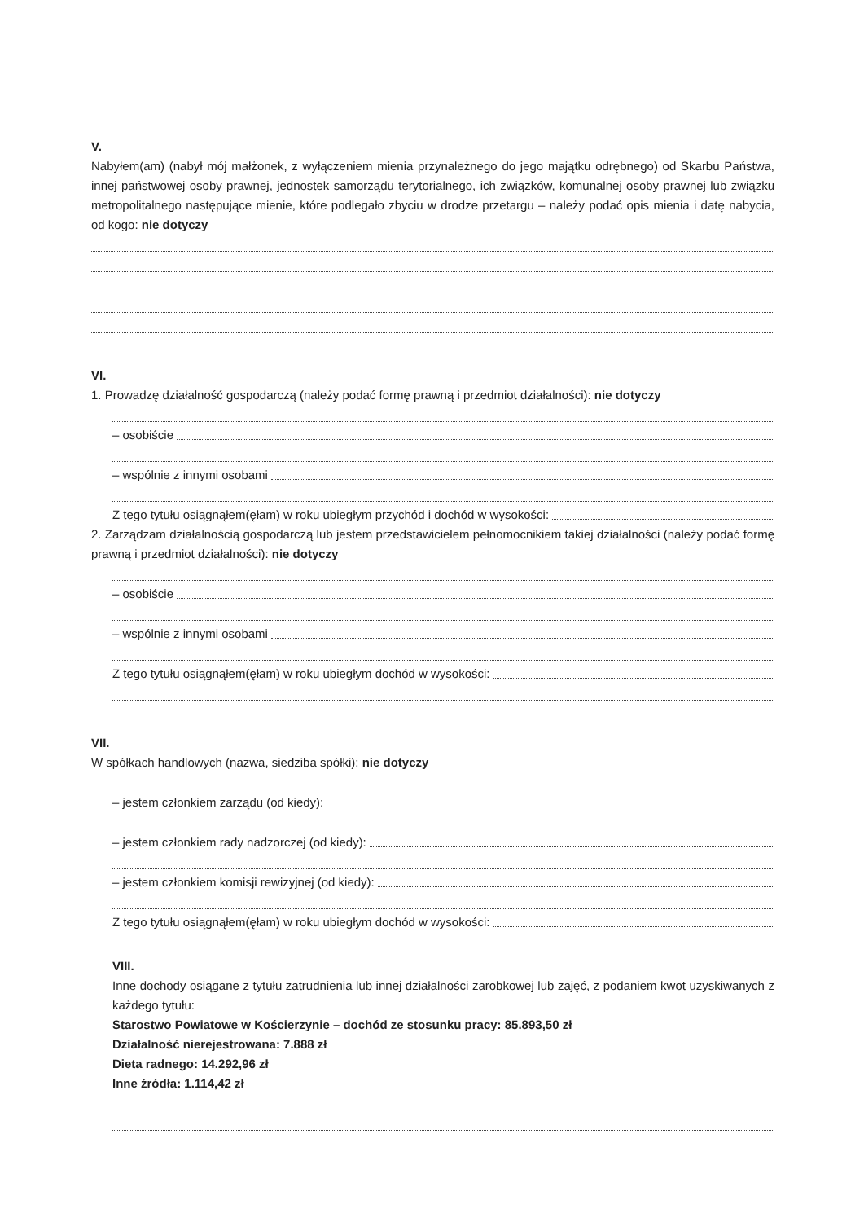V.
Nabyłem(am) (nabył mój małżonek, z wyłączeniem mienia przynależnego do jego majątku odrębnego) od Skarbu Państwa, innej państwowej osoby prawnej, jednostek samorządu terytorialnego, ich związków, komunalnej osoby prawnej lub związku metropolitalnego następujące mienie, które podlegało zbyciu w drodze przetargu – należy podać opis mienia i datę nabycia, od kogo: nie dotyczy
VI.
1. Prowadzę działalność gospodarczą (należy podać formę prawną i przedmiot działalności): nie dotyczy
– osobiście
– wspólnie z innymi osobami
Z tego tytułu osiągnąłem(ęłam) w roku ubiegłym przychód i dochód w wysokości:
2. Zarządzam działalnością gospodarczą lub jestem przedstawicielem pełnomocnikiem takiej działalności (należy podać formę prawną i przedmiot działalności): nie dotyczy
– osobiście
– wspólnie z innymi osobami
Z tego tytułu osiągnąłem(ęłam) w roku ubiegłym dochód w wysokości:
VII.
W spółkach handlowych (nazwa, siedziba spółki): nie dotyczy
– jestem członkiem zarządu (od kiedy):
– jestem członkiem rady nadzorczej (od kiedy):
– jestem członkiem komisji rewizyjnej (od kiedy):
Z tego tytułu osiągnąłem(ęłam) w roku ubiegłym dochód w wysokości:
VIII.
Inne dochody osiągane z tytułu zatrudnienia lub innej działalności zarobkowej lub zajęć, z podaniem kwot uzyskiwanych z każdego tytułu:
Starostwo Powiatowe w Kościerzynie – dochód ze stosunku pracy: 85.893,50 zł
Działalność nierejestrowana: 7.888 zł
Dieta radnego: 14.292,96 zł
Inne źródła: 1.114,42 zł